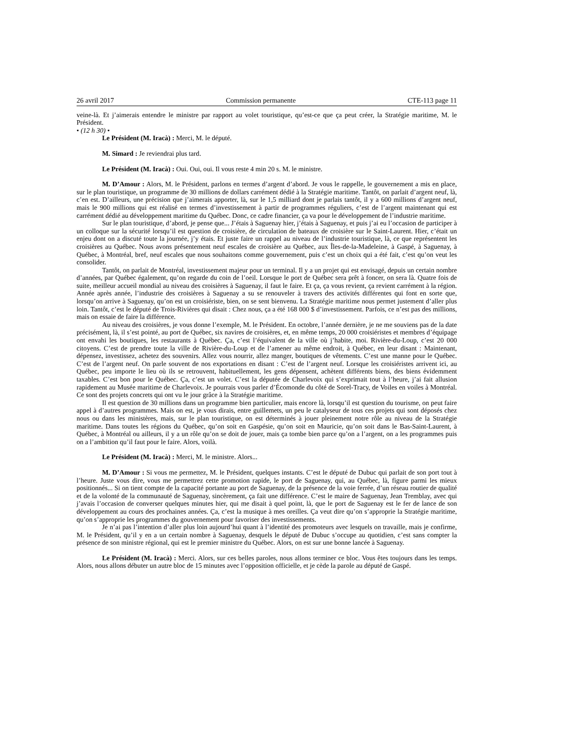26 avril 2017 Commission permanente CTE-113 page 11
veine-là. Et j’aimerais entendre le ministre par rapport au volet touristique, qu’est-ce que ça peut créer, la Stratégie maritime, M. le Président.
• (12 h 30) •
Le Président (M. Iracà) : Merci, M. le député.
M. Simard : Je reviendrai plus tard.
Le Président (M. Iracà) : Oui. Oui, oui. Il vous reste 4 min 20 s. M. le ministre.
M. D’Amour : Alors, M. le Président, parlons en termes d’argent d’abord. Je vous le rappelle, le gouvernement a mis en place, sur le plan touristique, un programme de 30 millions de dollars carrément dédié à la Stratégie maritime. Tantôt, on parlait d’argent neuf, là, c’en est. D’ailleurs, une précision que j’aimerais apporter, là, sur le 1,5 milliard dont je parlais tantôt, il y a 600 millions d’argent neuf, mais le 900 millions qui est réalisé en termes d’investissement à partir de programmes réguliers, c’est de l’argent maintenant qui est carrément dédié au développement maritime du Québec. Donc, ce cadre financier, ça va pour le développement de l’industrie maritime.
Sur le plan touristique, d’abord, je pense que... J’étais à Saguenay hier, j’étais à Saguenay, et puis j’ai eu l’occasion de participer à un colloque sur la sécurité lorsqu’il est question de croisière, de circulation de bateaux de croisière sur le Saint-Laurent. Hier, c’était un enjeu dont on a discuté toute la journée, j’y étais. Et juste faire un rappel au niveau de l’industrie touristique, là, ce que représentent les croisières au Québec. Nous avons présentement neuf escales de croisière au Québec, aux Îles-de-la-Madeleine, à Gaspé, à Saguenay, à Québec, à Montréal, bref, neuf escales que nous souhaitons comme gouvernement, puis c’est un choix qui a été fait, c’est qu’on veut les consolider.
Tantôt, on parlait de Montréal, investissement majeur pour un terminal. Il y a un projet qui est envisagé, depuis un certain nombre d’années, par Québec également, qu’on regarde du coin de l’oeil. Lorsque le port de Québec sera prêt à foncer, on sera là. Quatre fois de suite, meilleur accueil mondial au niveau des croisières à Saguenay, il faut le faire. Et ça, ça vous revient, ça revient carrément à la région. Année après année, l’industrie des croisières à Saguenay a su se renouveler à travers des activités différentes qui font en sorte que, lorsqu’on arrive à Saguenay, qu’on est un croisiériste, bien, on se sent bienvenu. La Stratégie maritime nous permet justement d’aller plus loin. Tantôt, c’est le député de Trois-Rivières qui disait : Chez nous, ça a été 168 000 $ d’investissement. Parfois, ce n’est pas des millions, mais on essaie de faire la différence.
Au niveau des croisières, je vous donne l’exemple, M. le Président. En octobre, l’année dernière, je ne me souviens pas de la date précisément, là, il s’est pointé, au port de Québec, six navires de croisières, et, en même temps, 20 000 croisiéristes et membres d’équipage ont envahi les boutiques, les restaurants à Québec. Ça, c’est l’équivalent de la ville où j’habite, moi. Rivière-du-Loup, c’est 20 000 citoyens. C’est de prendre toute la ville de Rivière-du-Loup et de l’amener au même endroit, à Québec, en leur disant : Maintenant, dépensez, investissez, achetez des souvenirs. Allez vous nourrir, allez manger, boutiques de vêtements. C’est une manne pour le Québec. C’est de l’argent neuf. On parle souvent de nos exportations en disant : C’est de l’argent neuf. Lorsque les croisiéristes arrivent ici, au Québec, peu importe le lieu où ils se retrouvent, habituellement, les gens dépensent, achètent différents biens, des biens évidemment taxables. C’est bon pour le Québec. Ça, c’est un volet. C’est la députée de Charlevoix qui s’exprimait tout à l’heure, j’ai fait allusion rapidement au Musée maritime de Charlevoix. Je pourrais vous parler d’Écomonde du côté de Sorel-Tracy, de Voiles en voiles à Montréal. Ce sont des projets concrets qui ont vu le jour grâce à la Stratégie maritime.
Il est question de 30 millions dans un programme bien particulier, mais encore là, lorsqu’il est question du tourisme, on peut faire appel à d’autres programmes. Mais on est, je vous dirais, entre guillemets, un peu le catalyseur de tous ces projets qui sont déposés chez nous ou dans les ministères, mais, sur le plan touristique, on est déterminés à jouer pleinement notre rôle au niveau de la Stratégie maritime. Dans toutes les régions du Québec, qu’on soit en Gaspésie, qu’on soit en Mauricie, qu’on soit dans le Bas-Saint-Laurent, à Québec, à Montréal ou ailleurs, il y a un rôle qu’on se doit de jouer, mais ça tombe bien parce qu’on a l’argent, on a les programmes puis on a l’ambition qu’il faut pour le faire. Alors, voilà.
Le Président (M. Iracà) : Merci, M. le ministre. Alors...
M. D’Amour : Si vous me permettez, M. le Président, quelques instants. C’est le député de Dubuc qui parlait de son port tout à l’heure. Juste vous dire, vous me permettrez cette promotion rapide, le port de Saguenay, qui, au Québec, là, figure parmi les mieux positionnés... Si on tient compte de la capacité portante au port de Saguenay, de la présence de la voie ferrée, d’un réseau routier de qualité et de la volonté de la communauté de Saguenay, sincèrement, ça fait une différence. C’est le maire de Saguenay, Jean Tremblay, avec qui j’avais l’occasion de converser quelques minutes hier, qui me disait à quel point, là, que le port de Saguenay est le fer de lance de son développement au cours des prochaines années. Ça, c’est la musique à mes oreilles. Ça veut dire qu’on s’approprie la Stratégie maritime, qu’on s’approprie les programmes du gouvernement pour favoriser des investissements.
Je n’ai pas l’intention d’aller plus loin aujourd’hui quant à l’identité des promoteurs avec lesquels on travaille, mais je confirme, M. le Président, qu’il y en a un certain nombre à Saguenay, desquels le député de Dubuc s’occupe au quotidien, c’est sans compter la présence de son ministre régional, qui est le premier ministre du Québec. Alors, on est sur une bonne lancée à Saguenay.
Le Président (M. Iracà) : Merci. Alors, sur ces belles paroles, nous allons terminer ce bloc. Vous êtes toujours dans les temps. Alors, nous allons débuter un autre bloc de 15 minutes avec l’opposition officielle, et je cède la parole au député de Gaspé.